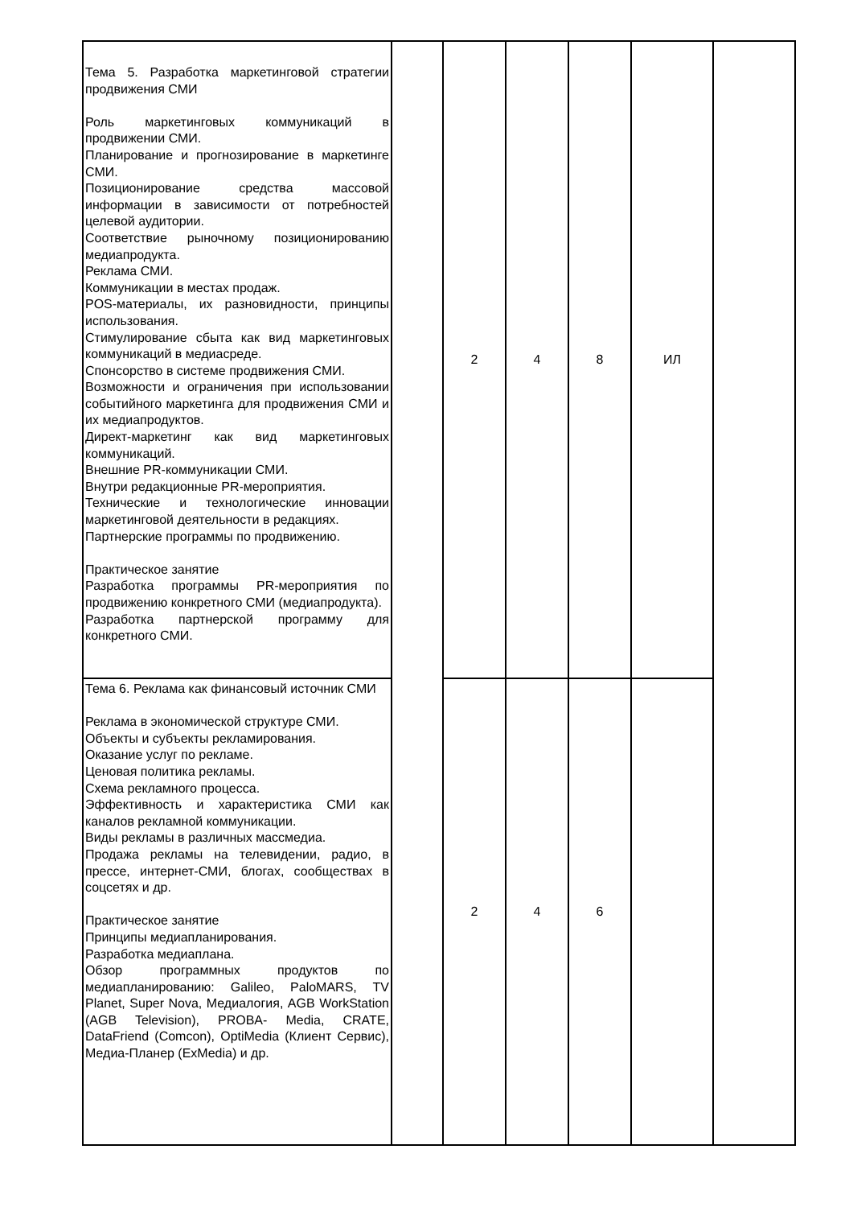| Тема 5. Разработка маркетинговой стратегии продвижения СМИ Роль маркетинговых коммуникаций в продвижении СМИ. Планирование и прогнозирование в маркетинге СМИ. Позиционирование средства массовой информации в зависимости от потребностей целевой аудитории. Соответствие рыночному позиционированию медиапродукта. Реклама СМИ. Коммуникации в местах продаж. POS-материалы, их разновидности, принципы использования. Стимулирование сбыта как вид маркетинговых коммуникаций в медиасреде. Спонсорство в системе продвижения СМИ. Возможности и ограничения при использовании событийного маркетинга для продвижения СМИ и их медиапродуктов. Директ-маркетинг как вид маркетинговых коммуникаций. Внешние PR-коммуникации СМИ. Внутри редакционные PR-мероприятия. Технические и технологические инновации маркетинговой деятельности в редакциях. Партнерские программы по продвижению. Практическое занятие Разработка программы PR-мероприятия по продвижению конкретного СМИ (медиапродукта). Разработка партнерской программу для конкретного СМИ. | | 2 | 4 | 8 | ИЛ | |
| Тема 6. Реклама как финансовый источник СМИ Реклама в экономической структуре СМИ. Объекты и субъекты рекламирования. Оказание услуг по рекламе. Ценовая политика рекламы. Схема рекламного процесса. Эффективность и характеристика СМИ как каналов рекламной коммуникации. Виды рекламы в различных массмедиа. Продажа рекламы на телевидении, радио, в прессе, интернет-СМИ, блогах, сообществах в соцсетях и др. Практическое занятие Принципы медиапланирования. Разработка медиаплана. Обзор программных продуктов по медиапланированию: Galileo, PaloMARS, TV Planet, Super Nova, Медиалогия, AGB WorkStation (AGB Television), PROBA- Media, CRATE, DataFriend (Comcon), OptiMedia (Клиент Сервис), Медиа-Планер (ExMedia) и др. | | 2 | 4 | 6 | | |